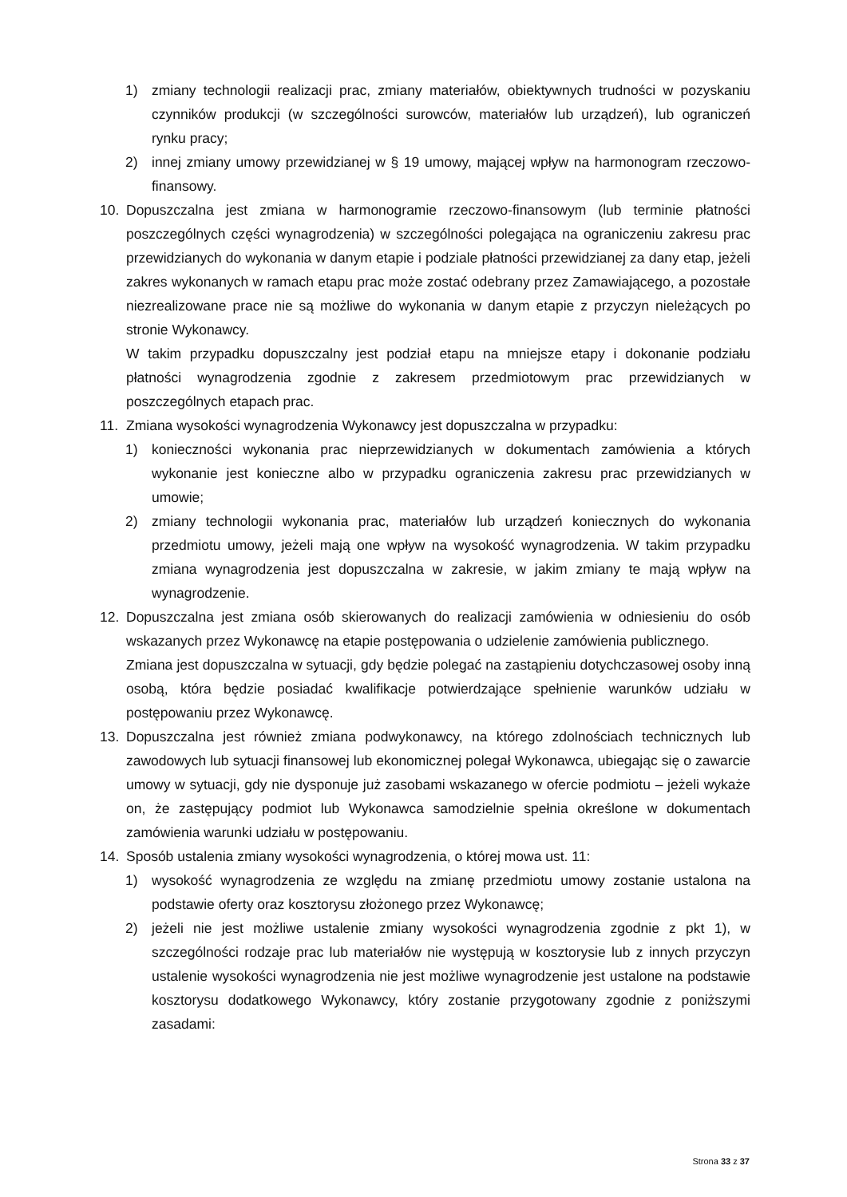1) zmiany technologii realizacji prac, zmiany materiałów, obiektywnych trudności w pozyskaniu czynników produkcji (w szczególności surowców, materiałów lub urządzeń), lub ograniczeń rynku pracy;
2) innej zmiany umowy przewidzianej w § 19 umowy, mającej wpływ na harmonogram rzeczowo-finansowy.
10. Dopuszczalna jest zmiana w harmonogramie rzeczowo-finansowym (lub terminie płatności poszczególnych części wynagrodzenia) w szczególności polegająca na ograniczeniu zakresu prac przewidzianych do wykonania w danym etapie i podziale płatności przewidzianej za dany etap, jeżeli zakres wykonanych w ramach etapu prac może zostać odebrany przez Zamawiającego, a pozostałe niezrealizowane prace nie są możliwe do wykonania w danym etapie z przyczyn nieleżących po stronie Wykonawcy.
W takim przypadku dopuszczalny jest podział etapu na mniejsze etapy i dokonanie podziału płatności wynagrodzenia zgodnie z zakresem przedmiotowym prac przewidzianych w poszczególnych etapach prac.
11. Zmiana wysokości wynagrodzenia Wykonawcy jest dopuszczalna w przypadku:
1) konieczności wykonania prac nieprzewidzianych w dokumentach zamówienia a których wykonanie jest konieczne albo w przypadku ograniczenia zakresu prac przewidzianych w umowie;
2) zmiany technologii wykonania prac, materiałów lub urządzeń koniecznych do wykonania przedmiotu umowy, jeżeli mają one wpływ na wysokość wynagrodzenia. W takim przypadku zmiana wynagrodzenia jest dopuszczalna w zakresie, w jakim zmiany te mają wpływ na wynagrodzenie.
12. Dopuszczalna jest zmiana osób skierowanych do realizacji zamówienia w odniesieniu do osób wskazanych przez Wykonawcę na etapie postępowania o udzielenie zamówienia publicznego.
Zmiana jest dopuszczalna w sytuacji, gdy będzie polegać na zastąpieniu dotychczasowej osoby inną osobą, która będzie posiadać kwalifikacje potwierdzające spełnienie warunków udziału w postępowaniu przez Wykonawcę.
13. Dopuszczalna jest również zmiana podwykonawcy, na którego zdolnościach technicznych lub zawodowych lub sytuacji finansowej lub ekonomicznej polegał Wykonawca, ubiegając się o zawarcie umowy w sytuacji, gdy nie dysponuje już zasobami wskazanego w ofercie podmiotu – jeżeli wykaże on, że zastępujący podmiot lub Wykonawca samodzielnie spełnia określone w dokumentach zamówienia warunki udziału w postępowaniu.
14. Sposób ustalenia zmiany wysokości wynagrodzenia, o której mowa ust. 11:
1) wysokość wynagrodzenia ze względu na zmianę przedmiotu umowy zostanie ustalona na podstawie oferty oraz kosztorysu złożonego przez Wykonawcę;
2) jeżeli nie jest możliwe ustalenie zmiany wysokości wynagrodzenia zgodnie z pkt 1), w szczególności rodzaje prac lub materiałów nie występują w kosztorysie lub z innych przyczyn ustalenie wysokości wynagrodzenia nie jest możliwe wynagrodzenie jest ustalone na podstawie kosztorysu dodatkowego Wykonawcy, który zostanie przygotowany zgodnie z poniższymi zasadami:
Strona 33 z 37